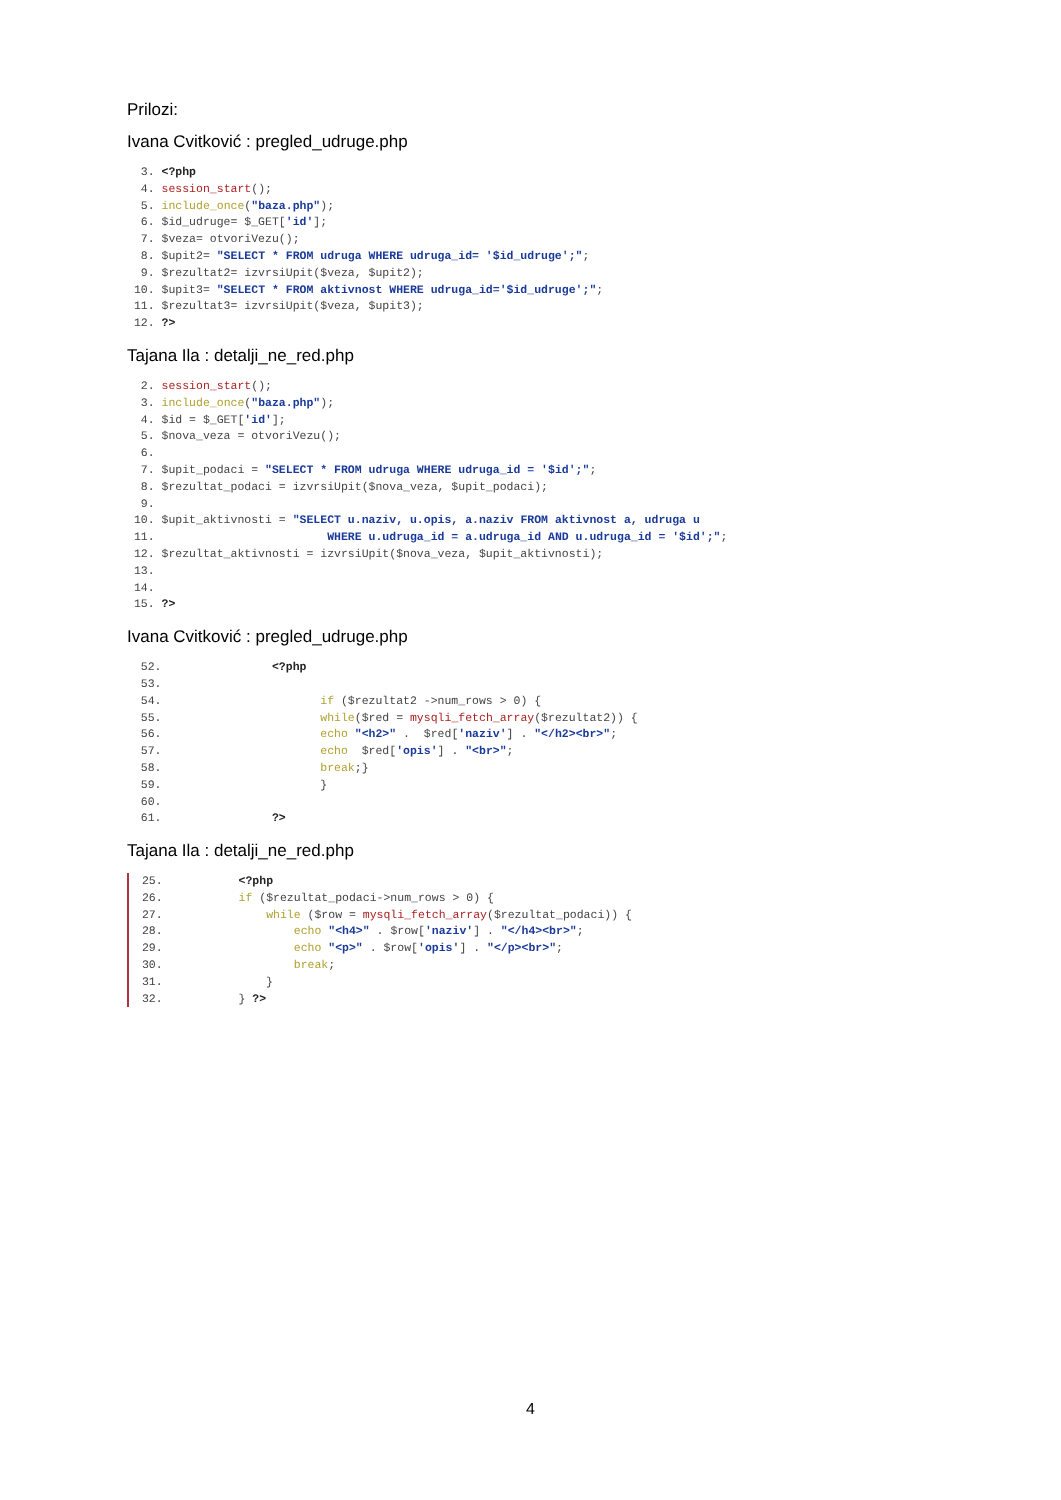Prilozi:
Ivana Cvitković : pregled_udruge.php
  3. <?php
  4. session_start();
  5. include_once("baza.php");
  6. $id_udruge= $_GET['id'];
  7. $veza= otvoriVezu();
  8. $upit2= "SELECT * FROM udruga WHERE udruga_id= '$id_udruge';";
  9. $rezultat2= izvrsiUpit($veza, $upit2);
 10. $upit3= "SELECT * FROM aktivnost WHERE udruga_id='$id_udruge';";
 11. $rezultat3= izvrsiUpit($veza, $upit3);
 12. ?>
Tajana Ila : detalji_ne_red.php
  2. session_start();
  3. include_once("baza.php");
  4. $id = $_GET['id'];
  5. $nova_veza = otvoriVezu();
  6.
  7. $upit_podaci = "SELECT * FROM udruga WHERE udruga_id = '$id';";
  8. $rezultat_podaci = izvrsiUpit($nova_veza, $upit_podaci);
  9.
 10. $upit_aktivnosti = "SELECT u.naziv, u.opis, a.naziv FROM aktivnost a, udruga u
 11.                         WHERE u.udruga_id = a.udruga_id AND u.udruga_id = '$id';";
 12. $rezultat_aktivnosti = izvrsiUpit($nova_veza, $upit_aktivnosti);
 13.
 14.
 15. ?>
Ivana Cvitković : pregled_udruge.php
  52.                <?php
  53.
  54.                       if ($rezultat2 ->num_rows > 0) {
  55.                       while($red = mysqli_fetch_array($rezultat2)) {
  56.                       echo "<h2>" .  $red['naziv'] . "</h2><br>";
  57.                       echo  $red['opis'] . "<br>";
  58.                       break;}
  59.                       }
  60.
  61.                ?>
Tajana Ila : detalji_ne_red.php
 25.           <?php
 26.           if ($rezultat_podaci->num_rows > 0) {
 27.               while ($row = mysqli_fetch_array($rezultat_podaci)) {
 28.                   echo "<h4>" . $row['naziv'] . "</h4><br>";
 29.                   echo "<p>" . $row['opis'] . "</p><br>";
 30.                   break;
 31.               }
 32.           } ?>
4